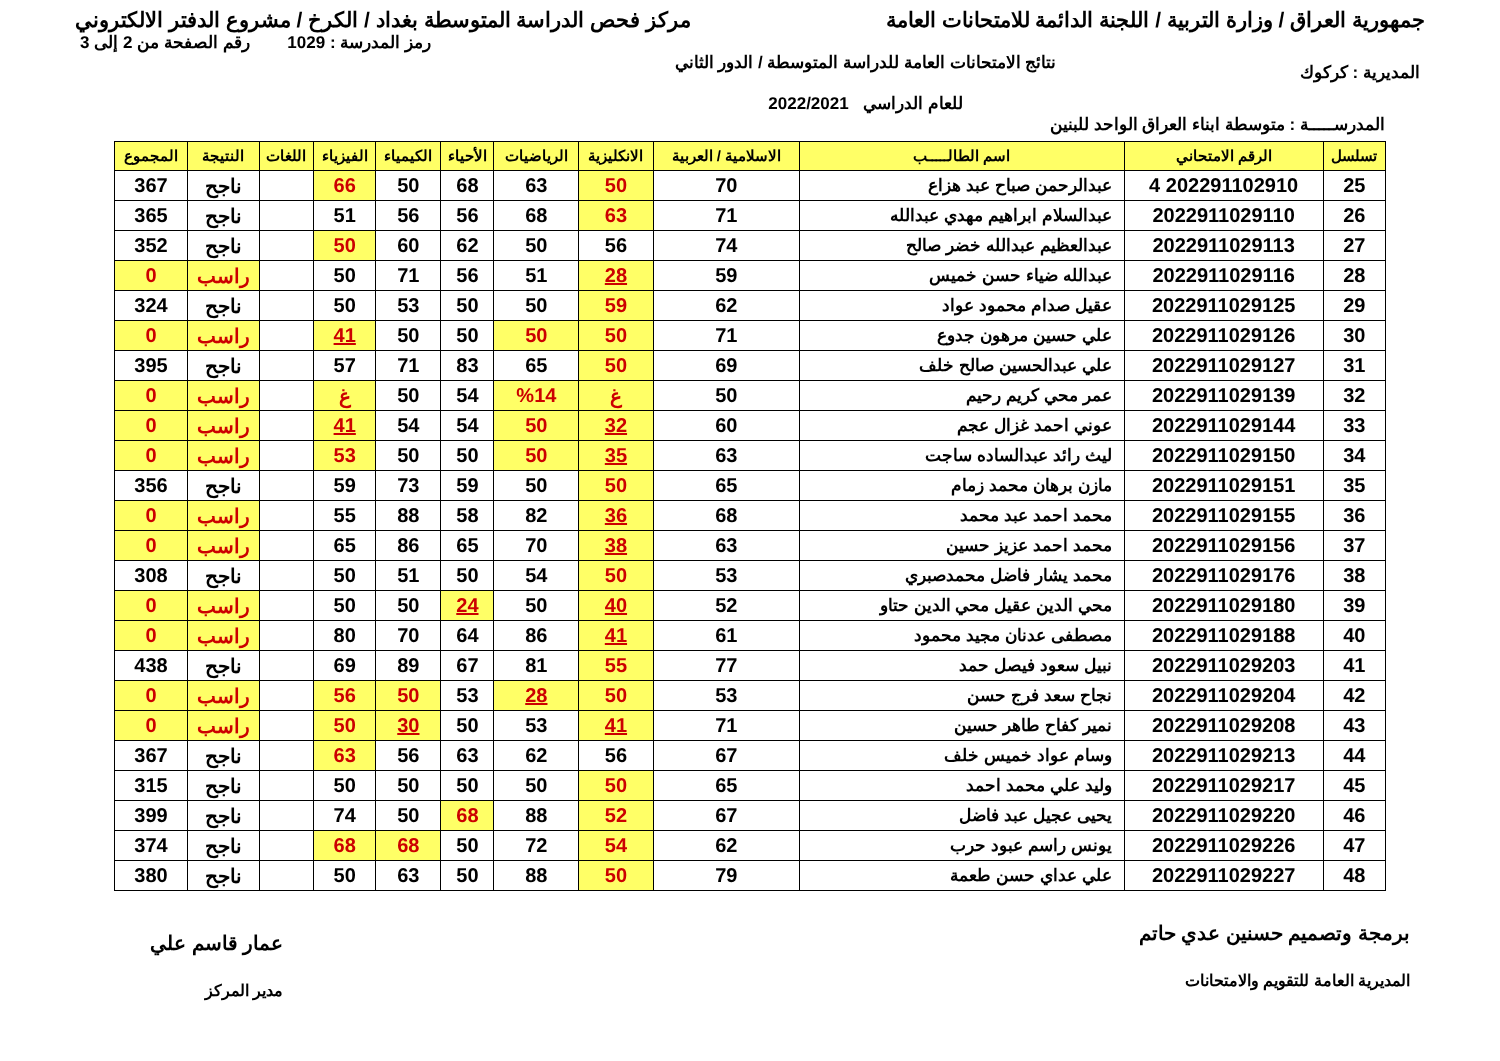جمهورية العراق / وزارة التربية / اللجنة الدائمة للامتحانات العامة
مركز فحص الدراسة المتوسطة بغداد / الكرخ / مشروع الدفتر الالكتروني
المديرية : كركوك
نتائج الامتحانات العامة للدراسة المتوسطة / الدور الثاني
للعام الدراسي 2022/2021
رمز المدرسة : 1029 رقم الصفحة من 2 إلى 3
المدرســـــة : متوسطة ابناء العراق الواحد للبنين
| تسلسل | الرقم الامتحاني | اسم الطالـــــب | الاسلامية / العربية | الانكليزية | الرياضيات | الأحياء | الكيمياء | الفيزياء | اللغات | النتيجة | المجموع |
| --- | --- | --- | --- | --- | --- | --- | --- | --- | --- | --- | --- |
| 25 | 202291102910 4 | عبدالرحمن صباح عبد هزاع | 70 | 50 | 63 | 68 | 50 | 66 | | ناجح | 367 |
| 26 | 2022911029110 | عبدالسلام ابراهيم مهدي عبدالله | 71 | 63 | 68 | 56 | 56 | 51 | | ناجح | 365 |
| 27 | 2022911029113 | عبدالعظيم عبدالله خضر صالح | 74 | 56 | 50 | 62 | 60 | 50 | | ناجح | 352 |
| 28 | 2022911029116 | عبدالله ضياء حسن خميس | 59 | 28 | 51 | 56 | 71 | 50 | | راسب | 0 |
| 29 | 2022911029125 | عقيل صدام محمود عواد | 62 | 59 | 50 | 50 | 53 | 50 | | ناجح | 324 |
| 30 | 2022911029126 | علي حسين مرهون جدوع | 71 | 50 | 50 | 50 | 50 | 41 | | راسب | 0 |
| 31 | 2022911029127 | علي عبدالحسين صالح خلف | 69 | 50 | 65 | 83 | 71 | 57 | | ناجح | 395 |
| 32 | 2022911029139 | عمر محي كريم رحيم | 50 | غ | %14 | 54 | 50 | غ | | راسب | 0 |
| 33 | 2022911029144 | عوني احمد غزال عجم | 60 | 32 | 50 | 54 | 54 | 41 | | راسب | 0 |
| 34 | 2022911029150 | ليث رائد عبدالساده ساجت | 63 | 35 | 50 | 50 | 50 | 53 | | راسب | 0 |
| 35 | 2022911029151 | مازن برهان محمد زمام | 65 | 50 | 50 | 59 | 73 | 59 | | ناجح | 356 |
| 36 | 2022911029155 | محمد احمد عبد محمد | 68 | 36 | 82 | 58 | 88 | 55 | | راسب | 0 |
| 37 | 2022911029156 | محمد احمد عزيز حسين | 63 | 38 | 70 | 65 | 86 | 65 | | راسب | 0 |
| 38 | 2022911029176 | محمد يشار فاضل محمدصبري | 53 | 50 | 54 | 50 | 51 | 50 | | ناجح | 308 |
| 39 | 2022911029180 | محي الدين عقيل محي الدين حتاو | 52 | 40 | 50 | 24 | 50 | 50 | | راسب | 0 |
| 40 | 2022911029188 | مصطفى عدنان مجيد محمود | 61 | 41 | 86 | 64 | 70 | 80 | | راسب | 0 |
| 41 | 2022911029203 | نبيل سعود فيصل حمد | 77 | 55 | 81 | 67 | 89 | 69 | | ناجح | 438 |
| 42 | 2022911029204 | نجاح سعد فرج حسن | 53 | 50 | 28 | 53 | 50 | 56 | | راسب | 0 |
| 43 | 2022911029208 | نمير كفاح طاهر حسين | 71 | 41 | 53 | 50 | 30 | 50 | | راسب | 0 |
| 44 | 2022911029213 | وسام عواد خميس خلف | 67 | 56 | 62 | 63 | 56 | 63 | | ناجح | 367 |
| 45 | 2022911029217 | وليد علي محمد احمد | 65 | 50 | 50 | 50 | 50 | 50 | | ناجح | 315 |
| 46 | 2022911029220 | يحيى عجيل عبد فاضل | 67 | 52 | 88 | 68 | 50 | 74 | | ناجح | 399 |
| 47 | 2022911029226 | يونس راسم عبود حرب | 62 | 54 | 72 | 50 | 68 | 68 | | ناجح | 374 |
| 48 | 2022911029227 | علي عداي حسن طعمة | 79 | 50 | 88 | 50 | 63 | 50 | | ناجح | 380 |
برمجة وتصميم حسنين عدي حاتم
المديرية العامة للتقويم والامتحانات
عمار قاسم علي
مدير المركز